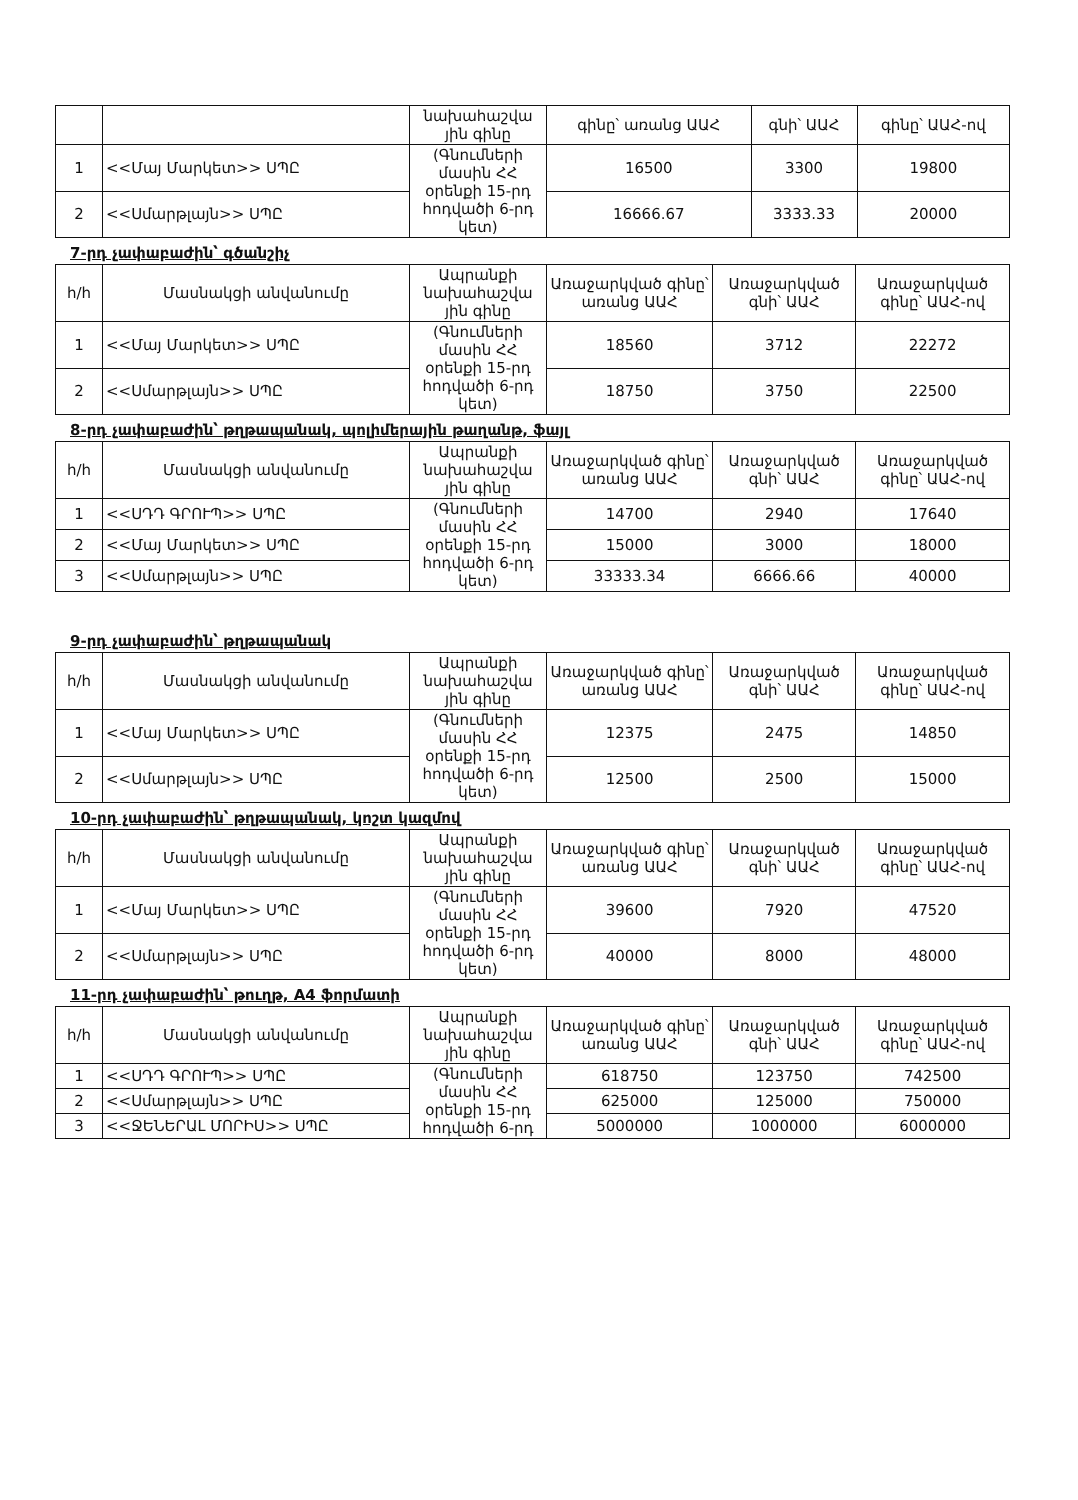| | | նախահաշվա յին գինը | գինը՝ առանց ԱԱՀ | գնի՝ ԱԱՀ | գինը՝ ԱԱՀ-ով |
| 1 | <<Մայ Մարկետ>> ՍՊԸ | (Գնումների մասին ՀՀ օրենքի 15-րդ հոդվածի 6-րդ կետ) | 16500 | 3300 | 19800 |
| 2 | <<Սմարթլայն>> ՍՊԸ | | 16666.67 | 3333.33 | 20000 |
7-րդ չափաբաժին՝ գծանշիչ
| հ/հ | Մասնակցի անվանումը | Ապրանքի նախահաշվա յին գինը | Առաջարկված գինը՝ առանց ԱԱՀ | Առաջարկված գնի՝ ԱԱՀ | Առաջարկված գինը՝ ԱԱՀ-ով |
| --- | --- | --- | --- | --- | --- |
| 1 | <<Մայ Մարկետ>> ՍՊԸ | (Գնումների մասին ՀՀ օրենքի 15-րդ հոդվածի 6-րդ կետ) | 18560 | 3712 | 22272 |
| 2 | <<Սմարթլայն>> ՍՊԸ | | 18750 | 3750 | 22500 |
8-րդ չափաբաժին՝ թղթապանակ, պոլիմերային թաղանթ, ֆայլ
| հ/հ | Մասնակցի անվանումը | Ապրանքի նախահաշվա յին գինը | Առաջարկված գինը՝ առանց ԱԱՀ | Առաջարկված գնի՝ ԱԱՀ | Առաջարկված գինը՝ ԱԱՀ-ով |
| --- | --- | --- | --- | --- | --- |
| 1 | <<ՍԴԴ ԳՐՈՒՊ>> ՍՊԸ | (Գնումների մասին ՀՀ օրենքի 15-րդ հոդվածի 6-րդ կետ) | 14700 | 2940 | 17640 |
| 2 | <<Մայ Մարկետ>> ՍՊԸ | | 15000 | 3000 | 18000 |
| 3 | <<Սմարթլայն>> ՍՊԸ | | 33333.34 | 6666.66 | 40000 |
9-րդ չափաբաժին՝ թղթապանակ
| հ/հ | Մասնակցի անվանումը | Ապրանքի նախահաշվա յին գինը | Առաջարկված գինը՝ առանց ԱԱՀ | Առաջարկված գնի՝ ԱԱՀ | Առաջարկված գինը՝ ԱԱՀ-ով |
| --- | --- | --- | --- | --- | --- |
| 1 | <<Մայ Մարկետ>> ՍՊԸ | (Գնումների մասին ՀՀ օրենքի 15-րդ հոդվածի 6-րդ կետ) | 12375 | 2475 | 14850 |
| 2 | <<Սմարթլայն>> ՍՊԸ | | 12500 | 2500 | 15000 |
10-րդ չափաբաժին՝ թղթապանակ, կոշտ կազմով
| հ/հ | Մասնակցի անվանումը | Ապրանքի նախահաշվա յին գինը | Առաջարկված գինը՝ առանց ԱԱՀ | Առաջարկված գնի՝ ԱԱՀ | Առաջարկված գինը՝ ԱԱՀ-ով |
| --- | --- | --- | --- | --- | --- |
| 1 | <<Մայ Մարկետ>> ՍՊԸ | (Գնումների մասին ՀՀ օրենքի 15-րդ հոդվածի 6-րդ կետ) | 39600 | 7920 | 47520 |
| 2 | <<Սմարթլայն>> ՍՊԸ | | 40000 | 8000 | 48000 |
11-րդ չափաբաժին՝ թուղթ, A4 ֆորմատի
| հ/հ | Մասնակցի անվանումը | Ապրանքի նախահաշվա յին գինը | Առաջարկված գինը՝ առանց ԱԱՀ | Առաջարկված գնի՝ ԱԱՀ | Առաջարկված գինը՝ ԱԱՀ-ով |
| --- | --- | --- | --- | --- | --- |
| 1 | <<ՍԴԴ ԳՐՈՒՊ>> ՍՊԸ | (Գնումների մասին ՀՀ օրենքի 15-րդ հոդվածի 6-րդ | 618750 | 123750 | 742500 |
| 2 | <<Սմարթլայն>> ՍՊԸ | | 625000 | 125000 | 750000 |
| 3 | <<ՋԵՆԵՐԱԼ ՄՈՐԻՍ>> ՍՊԸ | | 5000000 | 1000000 | 6000000 |